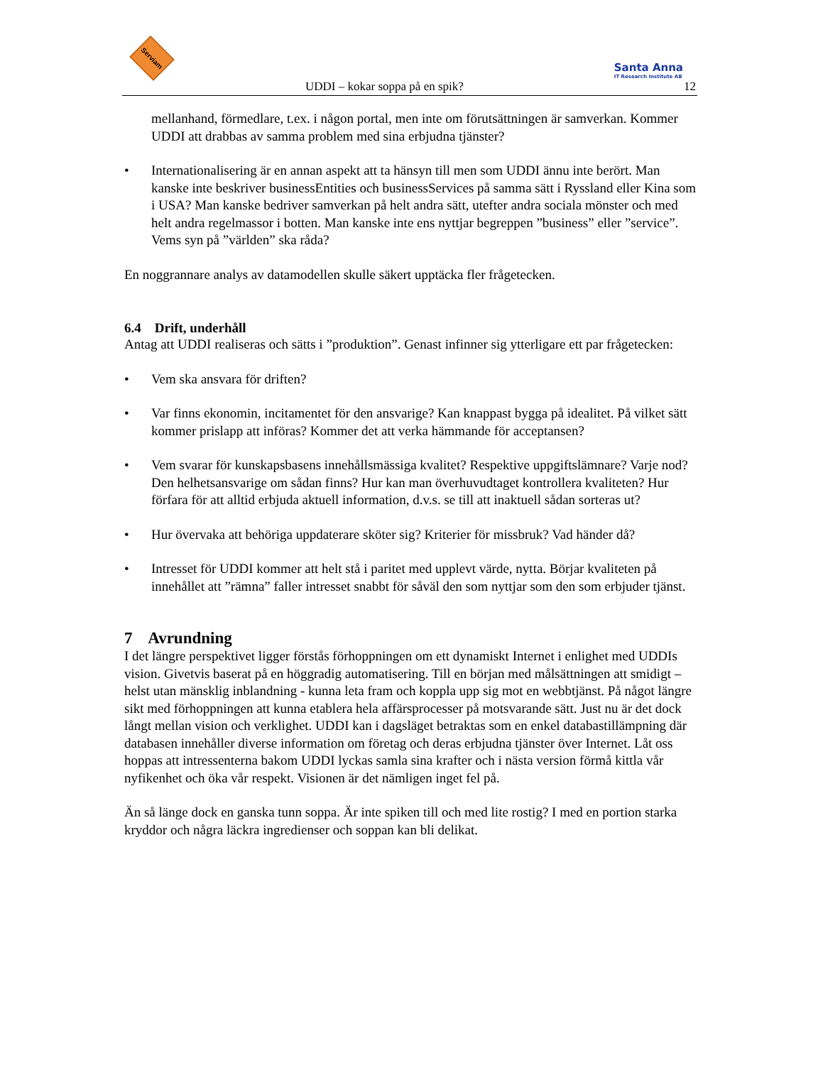Serviam
Santa Anna
IT Research Institute AB
UDDI – kokar soppa på en spik? 12
mellanhand, förmedlare, t.ex. i någon portal, men inte om förutsättningen är samverkan. Kommer UDDI att drabbas av samma problem med sina erbjudna tjänster?
• Internationalisering är en annan aspekt att ta hänsyn till men som UDDI ännu inte berört. Man kanske inte beskriver businessEntities och businessServices på samma sätt i Ryssland eller Kina som i USA? Man kanske bedriver samverkan på helt andra sätt, utefter andra sociala mönster och med helt andra regelmassor i botten. Man kanske inte ens nyttjar begreppen ”business” eller ”service”. Vems syn på ”världen” ska råda?
En noggrannare analys av datamodellen skulle säkert upptäcka fler frågetecken.
6.4 Drift, underhåll
Antag att UDDI realiseras och sätts i ”produktion”. Genast infinner sig ytterligare ett par frågetecken:
• Vem ska ansvara för driften?
• Var finns ekonomin, incitamentet för den ansvarige? Kan knappast bygga på idealitet. På vilket sätt kommer prislapp att införas? Kommer det att verka hämmande för acceptansen?
• Vem svarar för kunskapsbasens innehållsmässiga kvalitet? Respektive uppgiftslämnare? Varje nod? Den helhetsansvarige om sådan finns? Hur kan man överhuvudtaget kontrollera kvaliteten? Hur förfara för att alltid erbjuda aktuell information, d.v.s. se till att inaktuell sådan sorteras ut?
• Hur övervaka att behöriga uppdaterare sköter sig? Kriterier för missbruk? Vad händer då?
• Intresset för UDDI kommer att helt stå i paritet med upplevt värde, nytta. Börjar kvaliteten på innehållet att ”rämna” faller intresset snabbt för såväl den som nyttjar som den som erbjuder tjänst.
7 Avrundning
I det längre perspektivet ligger förstås förhoppningen om ett dynamiskt Internet i enlighet med UDDIs vision. Givetvis baserat på en höggradig automatisering. Till en början med målsättningen att smidigt – helst utan mänsklig inblandning - kunna leta fram och koppla upp sig mot en webbtjänst. På något längre sikt med förhoppningen att kunna etablera hela affärsprocesser på motsvarande sätt. Just nu är det dock långt mellan vision och verklighet. UDDI kan i dagsläget betraktas som en enkel databastillämpning där databasen innehåller diverse information om företag och deras erbjudna tjänster över Internet. Låt oss hoppas att intressenterna bakom UDDI lyckas samla sina krafter och i nästa version förmå kittla vår nyfikenhet och öka vår respekt. Visionen är det nämligen inget fel på.
Än så länge dock en ganska tunn soppa. Är inte spiken till och med lite rostig? I med en portion starka kryddor och några läckra ingredienser och soppan kan bli delikat.